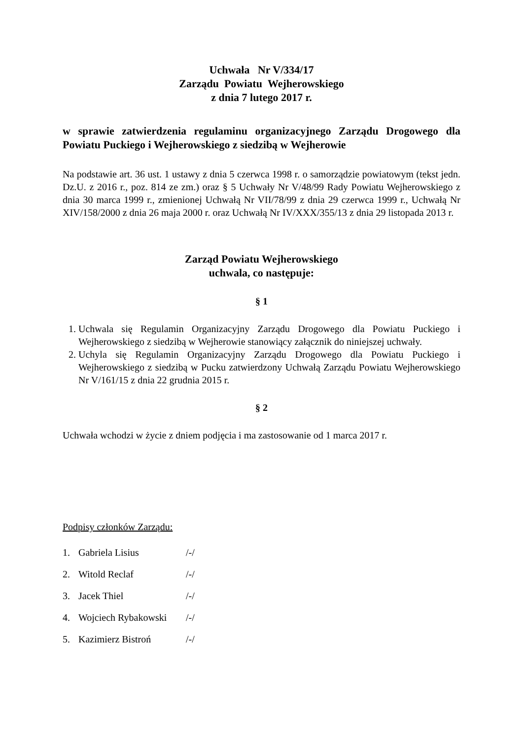Uchwała Nr V/334/17
Zarządu Powiatu Wejherowskiego
z dnia 7 lutego 2017 r.
w sprawie zatwierdzenia regulaminu organizacyjnego Zarządu Drogowego dla Powiatu Puckiego i Wejherowskiego z siedzibą w Wejherowie
Na podstawie art. 36 ust. 1 ustawy z dnia 5 czerwca 1998 r. o samorządzie powiatowym (tekst jedn. Dz.U. z 2016 r., poz. 814 ze zm.) oraz § 5 Uchwały Nr V/48/99 Rady Powiatu Wejherowskiego z dnia 30 marca 1999 r., zmienionej Uchwałą Nr VII/78/99 z dnia 29 czerwca 1999 r., Uchwałą Nr XIV/158/2000 z dnia 26 maja 2000 r. oraz Uchwałą Nr IV/XXX/355/13 z dnia 29 listopada 2013 r.
Zarząd Powiatu Wejherowskiego
uchwala, co następuje:
§ 1
1. Uchwala się Regulamin Organizacyjny Zarządu Drogowego dla Powiatu Puckiego i Wejherowskiego z siedzibą w Wejherowie stanowiący załącznik do niniejszej uchwały.
2. Uchyla się Regulamin Organizacyjny Zarządu Drogowego dla Powiatu Puckiego i Wejherowskiego z siedzibą w Pucku zatwierdzony Uchwałą Zarządu Powiatu Wejherowskiego Nr V/161/15 z dnia 22 grudnia 2015 r.
§ 2
Uchwała wchodzi w życie z dniem podjęcia i ma zastosowanie od 1 marca 2017 r.
Podpisy członków Zarządu:
| 1. | Gabriela Lisius | /-/ |
| 2. | Witold Reclaf | /-/ |
| 3. | Jacek Thiel | /-/ |
| 4. | Wojciech Rybakowski | /-/ |
| 5. | Kazimierz Bistroń | /-/ |